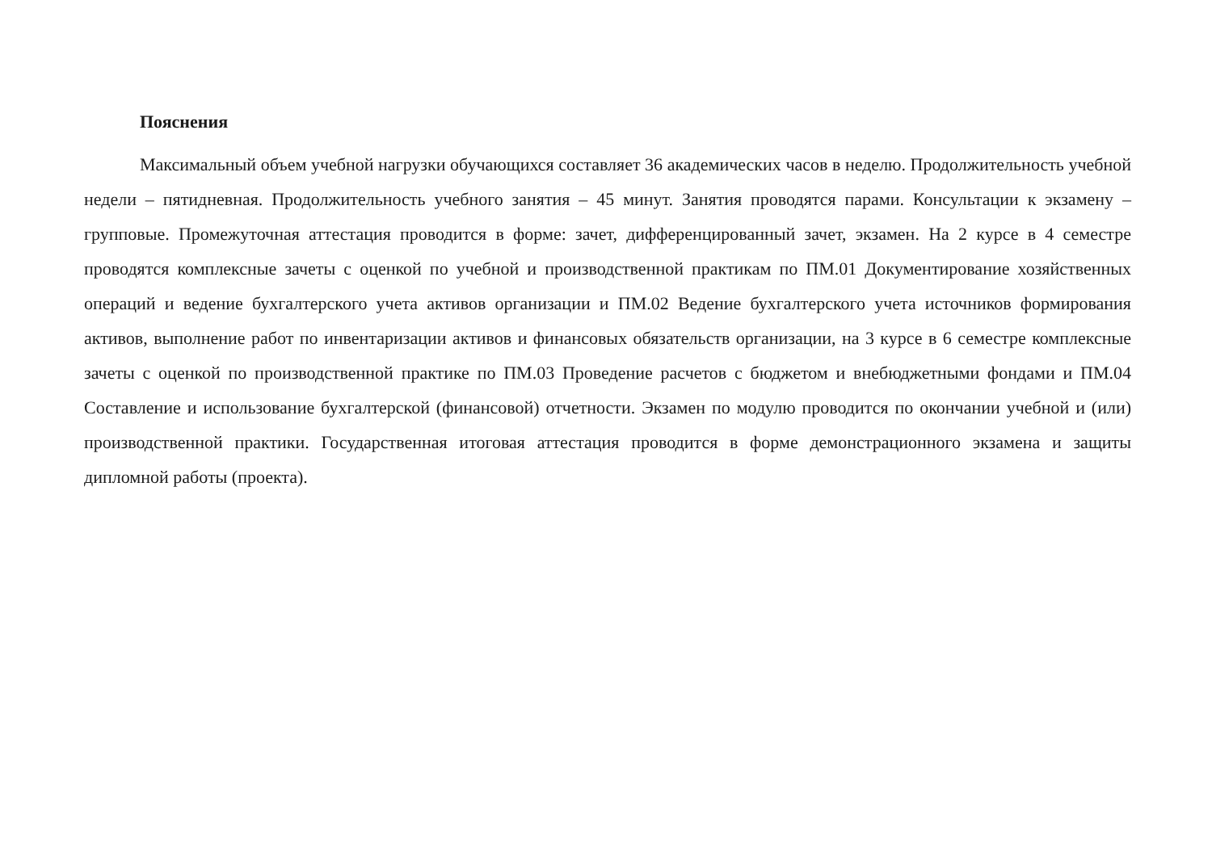Пояснения
Максимальный объем учебной нагрузки обучающихся составляет 36 академических часов в неделю. Продолжительность учебной недели – пятидневная. Продолжительность учебного занятия – 45 минут. Занятия проводятся парами. Консультации к экзамену – групповые. Промежуточная аттестация проводится в форме: зачет, дифференцированный зачет, экзамен. На 2 курсе в 4 семестре проводятся комплексные зачеты с оценкой по учебной и производственной практикам по ПМ.01 Документирование хозяйственных операций и ведение бухгалтерского учета активов организации и ПМ.02 Ведение бухгалтерского учета источников формирования активов, выполнение работ по инвентаризации активов и финансовых обязательств организации, на 3 курсе в 6 семестре комплексные зачеты с оценкой по производственной практике по ПМ.03 Проведение расчетов с бюджетом и внебюджетными фондами и ПМ.04 Составление и использование бухгалтерской (финансовой) отчетности. Экзамен по модулю проводится по окончании учебной и (или) производственной практики. Государственная итоговая аттестация проводится в форме демонстрационного экзамена и защиты дипломной работы (проекта).